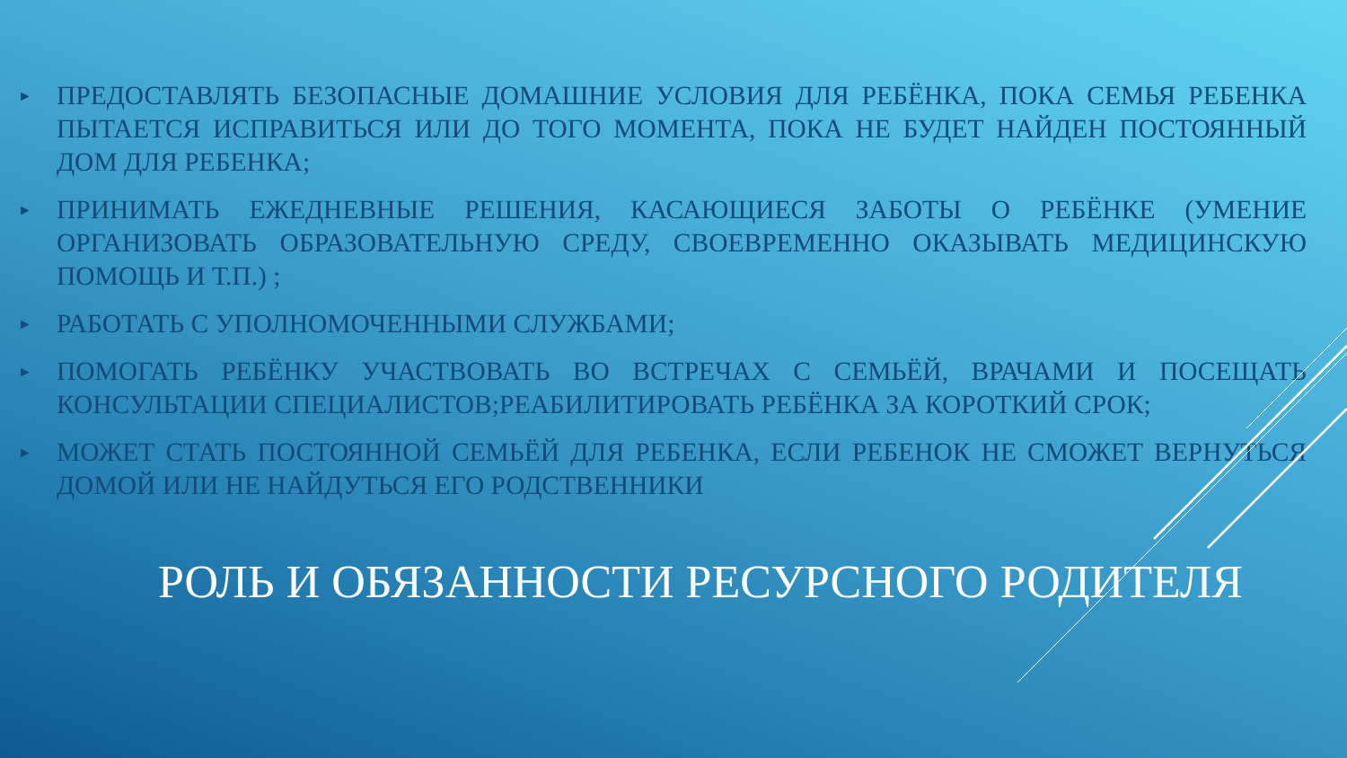► ПРЕДОСТАВЛЯТЬ БЕЗОПАСНЫЕ ДОМАШНИЕ УСЛОВИЯ ДЛЯ РЕБЁНКА, ПОКА СЕМЬЯ РЕБЕНКА ПЫТАЕТСЯ ИСПРАВИТЬСЯ ИЛИ ДО ТОГО МОМЕНТА, ПОКА НЕ БУДЕТ НАЙДЕН ПОСТОЯННЫЙ ДОМ ДЛЯ РЕБЕНКА;
► ПРИНИМАТЬ ЕЖЕДНЕВНЫЕ РЕШЕНИЯ, КАСАЮЩИЕСЯ ЗАБОТЫ О РЕБЁНКЕ (УМЕНИЕ ОРГАНИЗОВАТЬ ОБРАЗОВАТЕЛЬНУЮ СРЕДУ, СВОЕВРЕМЕННО ОКАЗЫВАТЬ МЕДИЦИНСКУЮ ПОМОЩЬ И Т.П.) ;
► РАБОТАТЬ С УПОЛНОМОЧЕННЫМИ СЛУЖБАМИ;
► ПОМОГАТЬ РЕБЁНКУ УЧАСТВОВАТЬ ВО ВСТРЕЧАХ С СЕМЬЁЙ, ВРАЧАМИ И ПОСЕЩАТЬ КОНСУЛЬТАЦИИ СПЕЦИАЛИСТОВ;РЕАБИЛИТИРОВАТЬ РЕБЁНКА ЗА КОРОТКИЙ СРОК;
► МОЖЕТ СТАТЬ ПОСТОЯННОЙ СЕМЬЁЙ ДЛЯ РЕБЕНКА, ЕСЛИ РЕБЕНОК НЕ СМОЖЕТ ВЕРНУТЬСЯ ДОМОЙ ИЛИ НЕ НАЙДУТЬСЯ ЕГО РОДСТВЕННИКИ
РОЛЬ И ОБЯЗАННОСТИ РЕСУРСНОГО РОДИТЕЛЯ